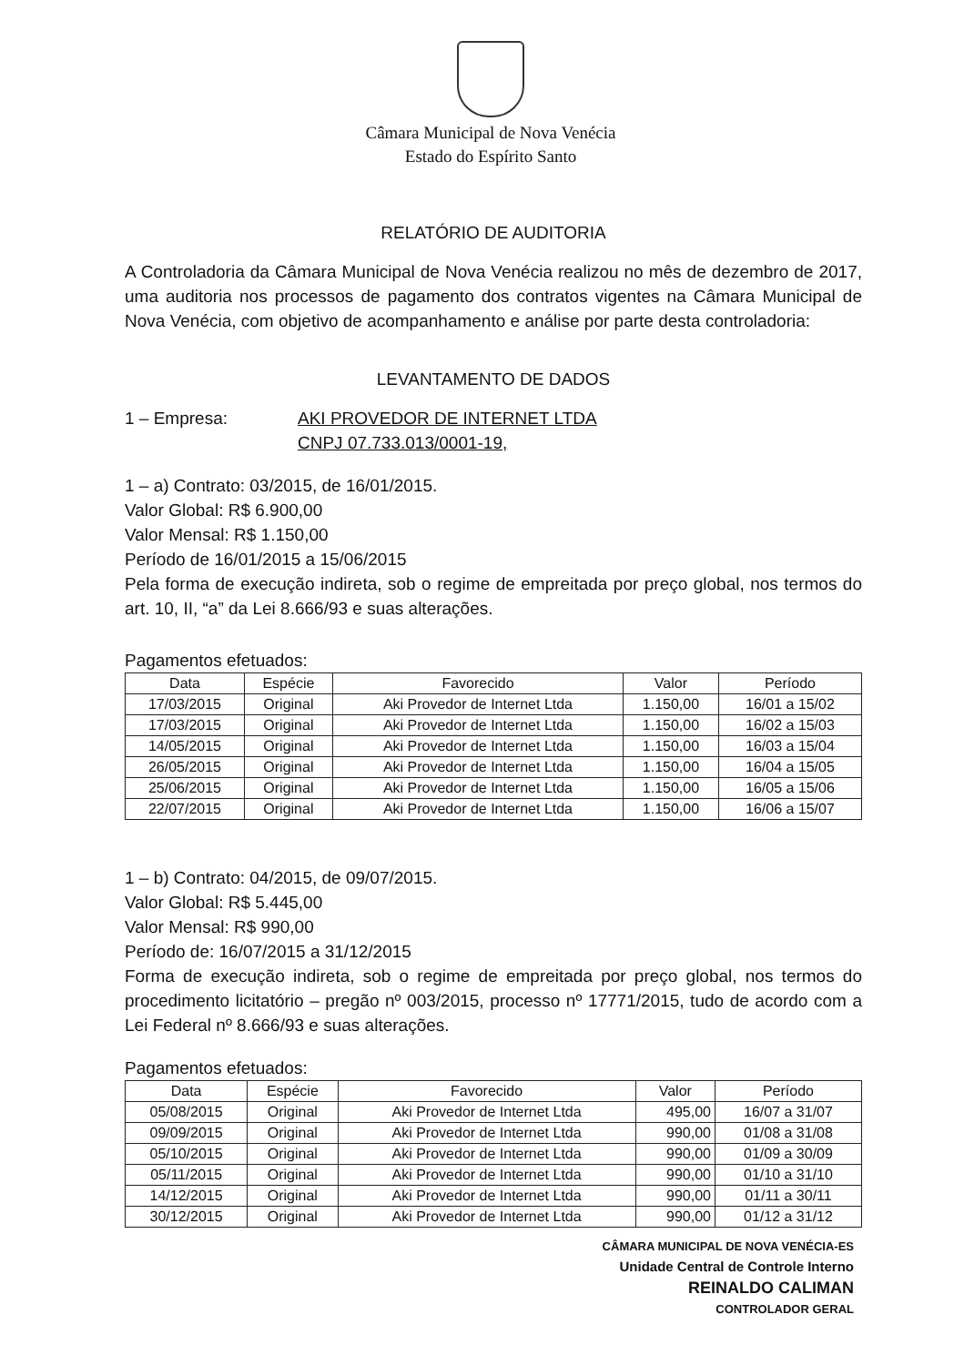Câmara Municipal de Nova Venécia
Estado do Espírito Santo
RELATÓRIO DE AUDITORIA
A Controladoria da Câmara Municipal de Nova Venécia realizou no mês de dezembro de 2017, uma auditoria nos processos de pagamento dos contratos vigentes na Câmara Municipal de Nova Venécia, com objetivo de acompanhamento e análise por parte desta controladoria:
LEVANTAMENTO DE DADOS
1 – Empresa: AKI PROVEDOR DE INTERNET LTDA
CNPJ 07.733.013/0001-19,
1 – a) Contrato: 03/2015, de 16/01/2015.
Valor Global: R$ 6.900,00
Valor Mensal: R$ 1.150,00
Período de 16/01/2015 a 15/06/2015
Pela forma de execução indireta, sob o regime de empreitada por preço global, nos termos do art. 10, II, “a” da Lei 8.666/93 e suas alterações.
Pagamentos efetuados:
| Data | Espécie | Favorecido | Valor | Período |
| --- | --- | --- | --- | --- |
| 17/03/2015 | Original | Aki Provedor de Internet Ltda | 1.150,00 | 16/01 a 15/02 |
| 17/03/2015 | Original | Aki Provedor de Internet Ltda | 1.150,00 | 16/02 a 15/03 |
| 14/05/2015 | Original | Aki Provedor de Internet Ltda | 1.150,00 | 16/03 a 15/04 |
| 26/05/2015 | Original | Aki Provedor de Internet Ltda | 1.150,00 | 16/04 a 15/05 |
| 25/06/2015 | Original | Aki Provedor de Internet Ltda | 1.150,00 | 16/05 a 15/06 |
| 22/07/2015 | Original | Aki Provedor de Internet Ltda | 1.150,00 | 16/06 a 15/07 |
1 – b) Contrato: 04/2015, de 09/07/2015.
Valor Global: R$ 5.445,00
Valor Mensal: R$ 990,00
Período de: 16/07/2015 a 31/12/2015
Forma de execução indireta, sob o regime de empreitada por preço global, nos termos do procedimento licitatório – pregão nº 003/2015, processo nº 17771/2015, tudo de acordo com a Lei Federal nº 8.666/93 e suas alterações.
Pagamentos efetuados:
| Data | Espécie | Favorecido | Valor | Período |
| --- | --- | --- | --- | --- |
| 05/08/2015 | Original | Aki Provedor de Internet Ltda | 495,00 | 16/07 a 31/07 |
| 09/09/2015 | Original | Aki Provedor de Internet Ltda | 990,00 | 01/08 a 31/08 |
| 05/10/2015 | Original | Aki Provedor de Internet Ltda | 990,00 | 01/09 a 30/09 |
| 05/11/2015 | Original | Aki Provedor de Internet Ltda | 990,00 | 01/10 a 31/10 |
| 14/12/2015 | Original | Aki Provedor de Internet Ltda | 990,00 | 01/11 a 30/11 |
| 30/12/2015 | Original | Aki Provedor de Internet Ltda | 990,00 | 01/12 a 31/12 |
CÂMARA MUNICIPAL DE NOVA VENÉCIA-ES
Unidade Central de Controle Interno
REINALDO CALIMAN
CONTROLADOR GERAL